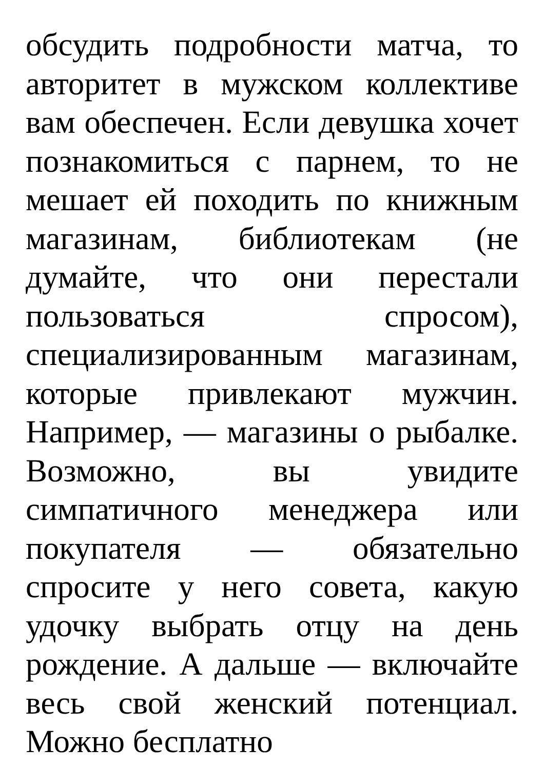обсудить подробности матча, то авторитет в мужском коллективе вам обеспечен. Если девушка хочет познакомиться с парнем, то не мешает ей походить по книжным магазинам, библиотекам (не думайте, что они перестали пользоваться спросом), специализированным магазинам, которые привлекают мужчин. Например, — магазины о рыбалке. Возможно, вы увидите симпатичного менеджера или покупателя — обязательно спросите у него совета, какую удочку выбрать отцу на день рождение. А дальше — включайте весь свой женский потенциал. Можно бесплатно